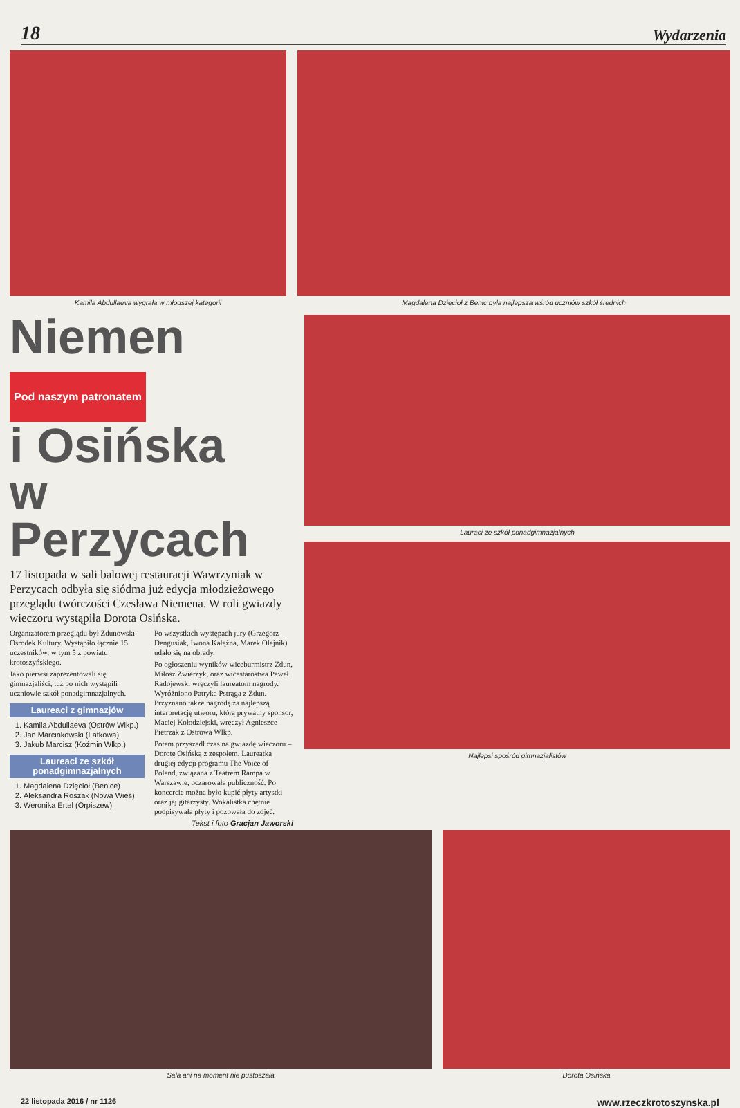18 Wydarzenia
Kamila Abdullaeva wygrała w młodszej kategorii
Magdalena Dzięcioł z Benic była najlepsza wśród uczniów szkół średnich
Niemen Pod naszym patronatem
i Osińska
w Perzycach
17 listopada w sali balowej restauracji Wawrzyniak w Perzycach odbyła się siódma już edycja młodzieżowego przeglądu twórczości Czesława Niemena. W roli gwiazdy wieczoru wystąpiła Dorota Osińska.
Organizatorem przeglądu był Zdunowski Ośrodek Kultury. Wystąpiło łącznie 15 uczestników, w tym 5 z powiatu krotoszyńskiego.
Jako pierwsi zaprezentowali się gimnazjaliści, tuż po nich wystąpili uczniowie szkół ponadgimnazjalnych.
Laureaci z gimnazjów
1. Kamila Abdullaeva (Ostrów Wlkp.)
2. Jan Marcinkowski (Latkowa)
3. Jakub Marcisz (Koźmin Wlkp.)
Laureaci ze szkół ponadgimnazjalnych
1. Magdalena Dzięcioł (Benice)
2. Aleksandra Roszak (Nowa Wieś)
3. Weronika Ertel (Orpiszew)
Po wszystkich występach jury (Grzegorz Dengusiak, Iwona Kałążna, Marek Olejnik) udało się na obrady.
Po ogłoszeniu wyników wiceburmistrz Zdun, Miłosz Zwierzyk, oraz wicestarostwa Paweł Radojewski wręczyli laureatom nagrody. Wyróżniono Patryka Pstrąga z Zdun. Przyznano także nagrodę za najlepszą interpretację utworu, którą prywatny sponsor, Maciej Kołodziejski, wręczył Agnieszce Pietrzak z Ostrowa Wlkp.
Potem przyszedł czas na gwiazdę wieczoru – Dorotę Osińską z zespołem. Laureatka drugiej edycji programu The Voice of Poland, związana z Teatrem Rampa w Warszawie, oczarowała publiczność. Po koncercie można było kupić płyty artystki oraz jej gitarzysty. Wokalistka chętnie podpisywała płyty i pozowała do zdjęć.
Tekst i foto Gracjan Jaworski
Lauraci ze szkół ponadgimnazjalnych
Najlepsi spośród gimnazjalistów
Sala ani na moment nie pustoszała Dorota Osińska
22 listopada 2016 / nr 1126 www.rzeczkrotoszynska.pl